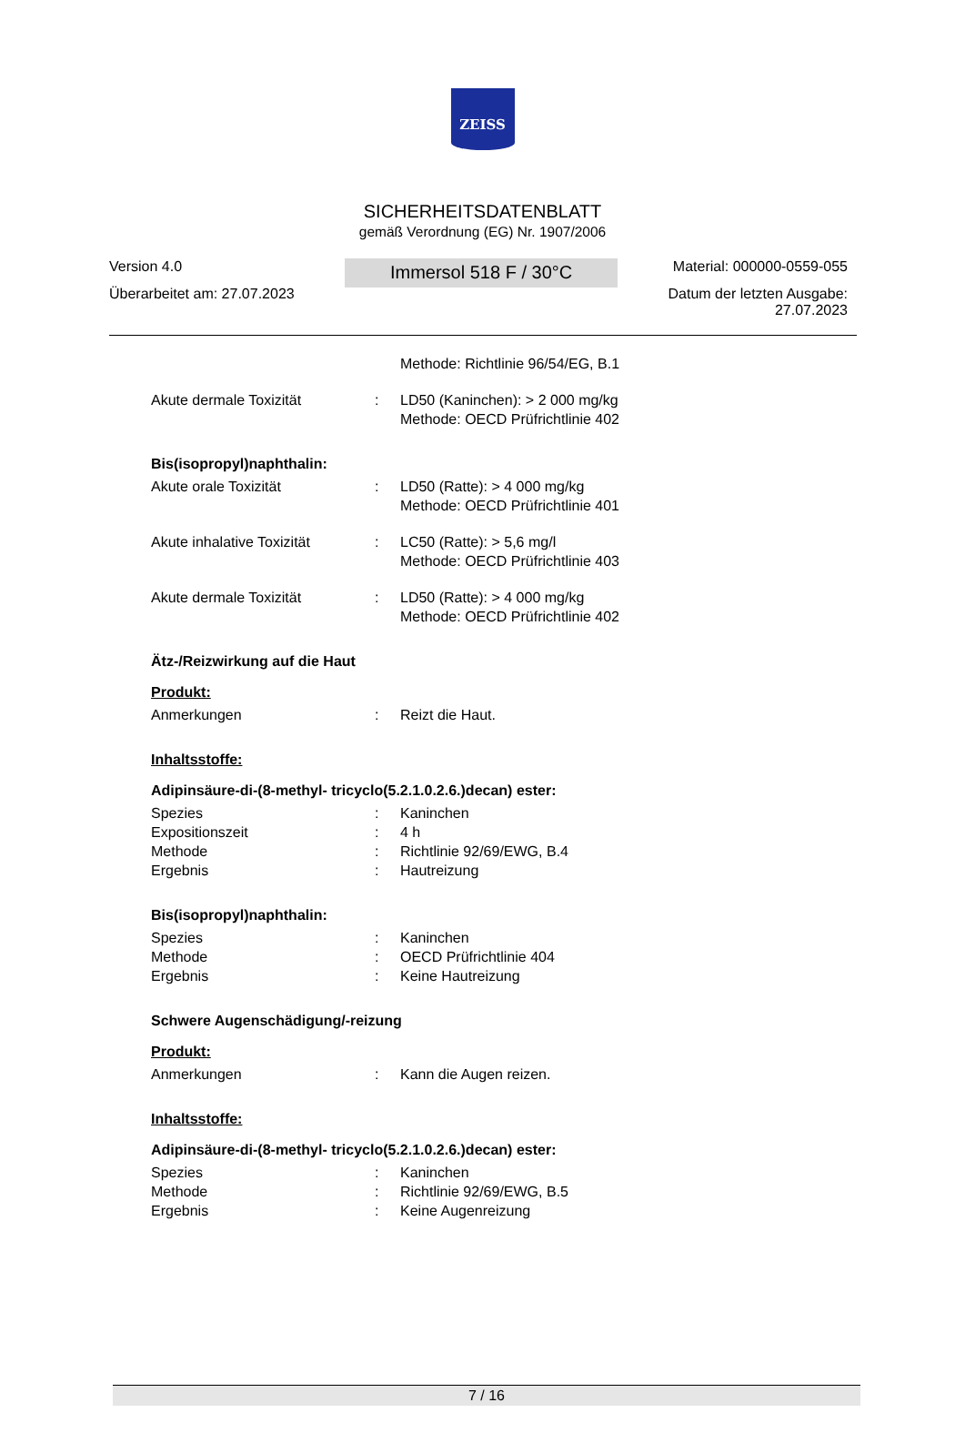ZEISS
SICHERHEITSDATENBLATT
gemäß Verordnung (EG) Nr. 1907/2006
Version 4.0
Überarbeitet am: 27.07.2023
Immersol 518 F / 30°C
Material: 000000-0559-055
Datum der letzten Ausgabe:
27.07.2023
Methode: Richtlinie 96/54/EG, B.1
Akute dermale Toxizität : LD50 (Kaninchen): > 2 000 mg/kg
Methode: OECD Prüfrichtlinie 402
Bis(isopropyl)naphthalin:
Akute orale Toxizität : LD50 (Ratte): > 4 000 mg/kg
Methode: OECD Prüfrichtlinie 401
Akute inhalative Toxizität
: LC50 (Ratte): > 5,6 mg/l
Methode: OECD Prüfrichtlinie 403
Akute dermale Toxizität : LD50 (Ratte): > 4 000 mg/kg
Methode: OECD Prüfrichtlinie 402
Ätz-/Reizwirkung auf die Haut
Produkt:
Anmerkungen : Reizt die Haut.
Inhaltsstoffe:
Adipinsäure-di-(8-methyl- tricyclo(5.2.1.0.2.6.)decan) ester:
Spezies
Expositionszeit
Methode
Ergebnis
:
:
:
:
Kaninchen
4 h
Richtlinie 92/69/EWG, B.4
Hautreizung
Bis(isopropyl)naphthalin:
Spezies
Methode
Ergebnis
:
:
:
Kaninchen
OECD Prüfrichtlinie 404
Keine Hautreizung
Schwere Augenschädigung/-reizung
Produkt:
Anmerkungen : Kann die Augen reizen.
Inhaltsstoffe:
Adipinsäure-di-(8-methyl- tricyclo(5.2.1.0.2.6.)decan) ester:
Spezies
Methode
Ergebnis
:
:
:
Kaninchen
Richtlinie 92/69/EWG, B.5
Keine Augenreizung
7 / 16